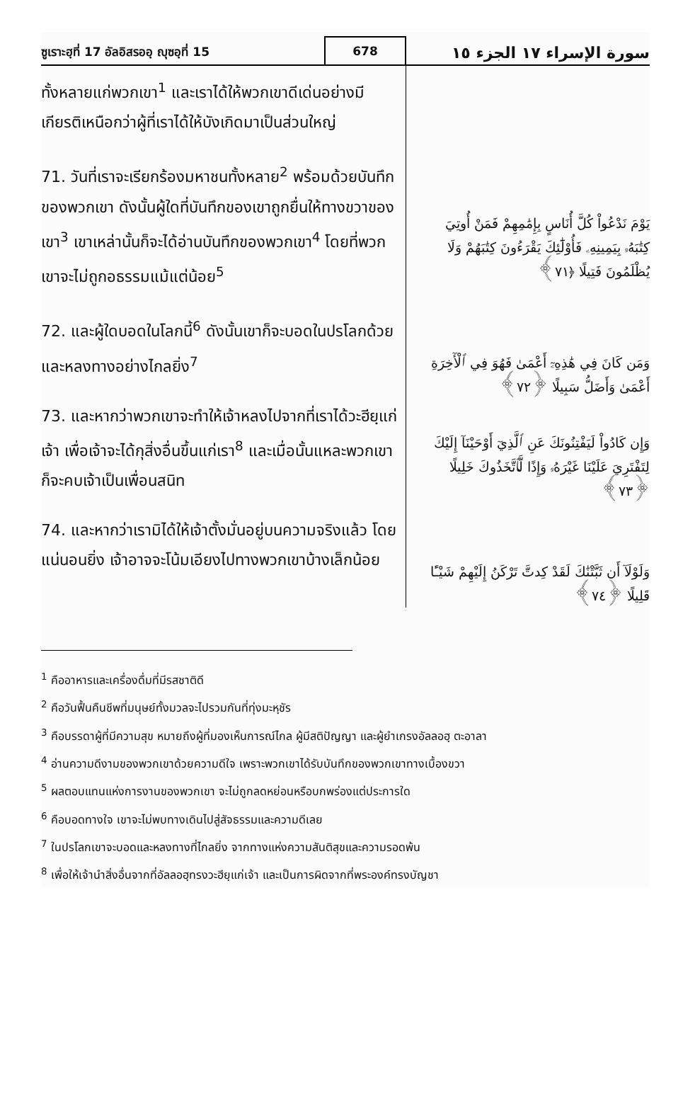ซูเราะฮฺที่ 17 อัลอิสรออฺ ญุซอฺที่ 15
678
سورة الإسراء ١٧ الجزء ١٥
ทั้งหลายแก่พวกเขา<sup>1</sup> และเราได้ให้พวกเขาดีเด่นอย่างมีเกียรติเหนือกว่าผู้ที่เราได้ให้บังเกิดมาเป็นส่วนใหญ่
71. วันที่เราจะเรียกร้องมหาชนทั้งหลาย<sup>2</sup> พร้อมด้วยบันทึกของพวกเขา ดังนั้นผู้ใดที่บันทึกของเขาถูกยื่นให้ทางขวาของเขา<sup>3</sup> เขาเหล่านั้นก็จะได้อ่านบันทึกของพวกเขา<sup>4</sup> โดยที่พวกเขาจะไม่ถูกอธรรมแม้แต่น้อย<sup>5</sup>
72. และผู้ใดบอดในโลกนี้<sup>6</sup> ดังนั้นเขาก็จะบอดในปรโลกด้วย และหลงทางอย่างไกลยิ่ง<sup>7</sup>
73. และหากว่าพวกเขาจะทำให้เจ้าหลงไปจากที่เราได้วะฮียฺแก่เจ้า เพื่อเจ้าจะได้กุสิ่งอื่นขึ้นแก่เรา<sup>8</sup> และเมื่อนั้นแหละพวกเขาก็จะคบเจ้าเป็นเพื่อนสนิท
74. และหากว่าเรามิได้ให้เจ้าตั้งมั่นอยู่บนความจริงแล้ว โดยแน่นอนยิ่ง เจ้าอาจจะโน้มเอียงไปทางพวกเขาบ้างเล็กน้อย
يَوْمَ نَدْعُواْ كُلَّ أُنَاسٍ بِإِمَٰمِهِمْ فَمَنْ أُوتِيَ كِتَٰبَهُۥ بِيَمِينِهِۦ فَأُوْلَٰٓئِكَ يَقْرَءُونَ كِتَٰبَهُمْ وَلَا يُظْلَمُونَ فَتِيلًا ﴿٧١﴾
وَمَن كَانَ فِي هَٰذِهِۦٓ أَعْمَىٰ فَهُوَ فِي ٱلْأٓخِرَةِ أَعْمَىٰ وَأَضَلُّ سَبِيلًا ﴿٧٢﴾
وَإِن كَادُواْ لَيَفْتِنُونَكَ عَنِ ٱلَّذِيٓ أَوْحَيْنَآ إِلَيْكَ لِتَفْتَرِيَ عَلَيْنَا غَيْرَهُۥ وَإِذًا لَّٱتَّخَذُوكَ خَلِيلًا ﴿٧٣﴾
وَلَوْلَآ أَن ثَبَّتْنَٰكَ لَقَدْ كِدتَّ تَرْكَنُ إِلَيْهِمْ شَيْـًٔا قَلِيلًا ﴿٧٤﴾
<sup>1</sup> คืออาหารและเครื่องดื่มที่มีรสชาติดี
<sup>2</sup> คือวันฟื้นคืนชีพที่มนุษย์ทั้งมวลจะไปรวมกันที่ทุ่งมะหฺชัร
<sup>3</sup> คือบรรดาผู้ที่มีความสุข หมายถึงผู้ที่มองเห็นการณ์ไกล ผู้มีสติปัญญา และผู้ยำเกรงอัลลอฮฺ ตะอาลา
<sup>4</sup> อ่านความดีงามของพวกเขาด้วยความดีใจ เพราะพวกเขาได้รับบันทึกของพวกเขาทางเบื้องขวา
<sup>5</sup> ผลตอบแทนแห่งการงานของพวกเขา จะไม่ถูกลดหย่อนหรือบกพร่องแต่ประการใด
<sup>6</sup> คือบอดทางใจ เขาจะไม่พบทางเดินไปสู่สัจธรรมและความดีเลย
<sup>7</sup> ในปรโลกเขาจะบอดและหลงทางที่ไกลยิ่ง จากทางแห่งความสันติสุขและความรอดพ้น
<sup>8</sup> เพื่อให้เจ้านำสิ่งอื่นจากที่อัลลอฮฺทรงวะฮียฺแก่เจ้า และเป็นการผิดจากที่พระองค์ทรงบัญชา